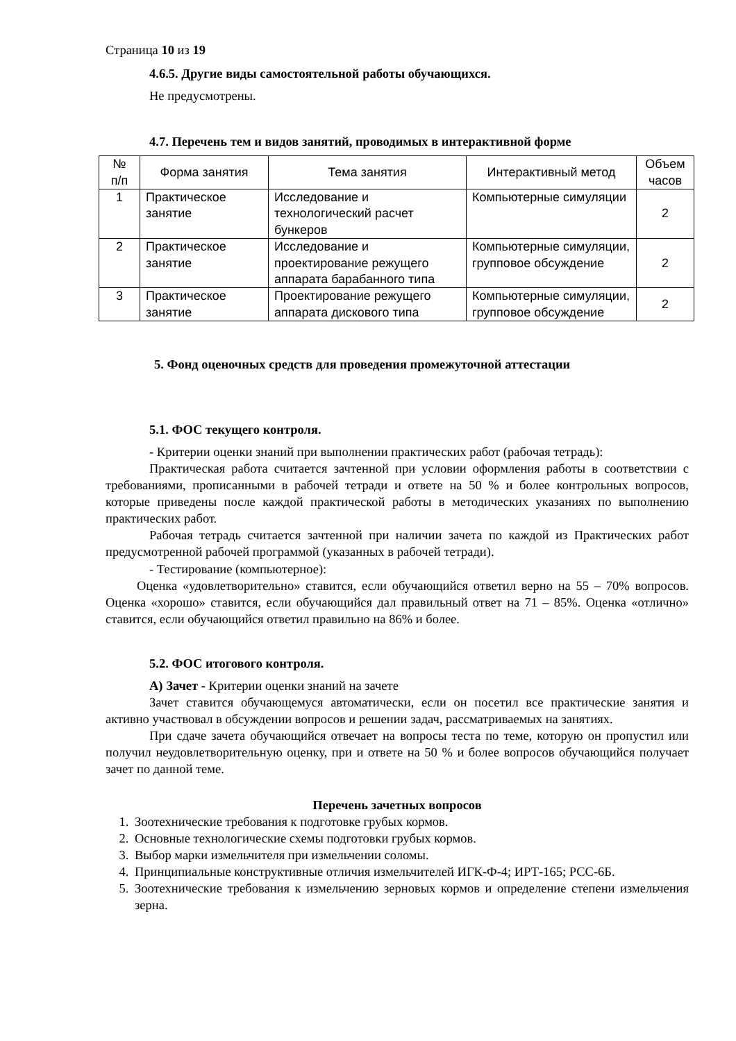Страница 10 из 19
4.6.5. Другие виды самостоятельной работы обучающихся.
Не предусмотрены.
4.7. Перечень тем и видов занятий, проводимых в интерактивной форме
| № п/п | Форма занятия | Тема занятия | Интерактивный метод | Объем часов |
| --- | --- | --- | --- | --- |
| 1 | Практическое занятие | Исследование и технологический расчет бункеров | Компьютерные симуляции | 2 |
| 2 | Практическое занятие | Исследование и проектирование режущего аппарата барабанного типа | Компьютерные симуляции, групповое обсуждение | 2 |
| 3 | Практическое занятие | Проектирование режущего аппарата дискового типа | Компьютерные симуляции, групповое обсуждение | 2 |
5. Фонд оценочных средств для проведения промежуточной аттестации
5.1. ФОС текущего контроля.
- Критерии оценки знаний при выполнении практических работ (рабочая тетрадь):
Практическая работа считается зачтенной при условии оформления работы в соответствии с требованиями, прописанными в рабочей тетради и ответе на 50 % и более контрольных вопросов, которые приведены после каждой практической работы в методических указаниях по выполнению практических работ.
Рабочая тетрадь считается зачтенной при наличии зачета по каждой из Практических работ предусмотренной рабочей программой (указанных в рабочей тетради).
- Тестирование (компьютерное):
Оценка «удовлетворительно» ставится, если обучающийся ответил верно на 55 – 70% вопросов. Оценка «хорошо» ставится, если обучающийся дал правильный ответ на 71 – 85%. Оценка «отлично» ставится, если обучающийся ответил правильно на 86% и более.
5.2. ФОС итогового контроля.
А) Зачет - Критерии оценки знаний на зачете
Зачет ставится обучающемуся автоматически, если он посетил все практические занятия и активно участвовал в обсуждении вопросов и решении задач, рассматриваемых на занятиях.
При сдаче зачета обучающийся отвечает на вопросы теста по теме, которую он пропустил или получил неудовлетворительную оценку, при и ответе на 50 % и более вопросов обучающийся получает зачет по данной теме.
Перечень зачетных вопросов
1. Зоотехнические требования к подготовке грубых кормов.
2. Основные технологические схемы подготовки грубых кормов.
3. Выбор марки измельчителя при измельчении соломы.
4. Принципиальные конструктивные отличия измельчителей ИГК-Ф-4; ИРТ-165; РСС-6Б.
5. Зоотехнические требования к измельчению зерновых кормов и определение степени измельчения зерна.